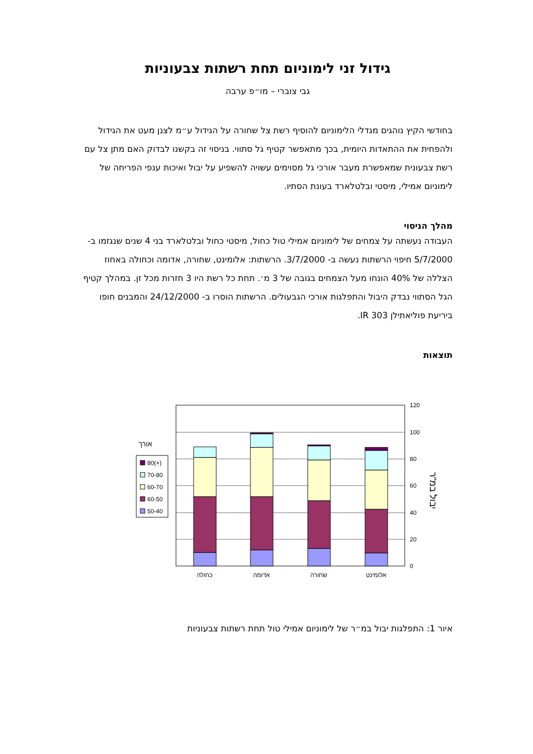גידול זני לימוניום תחת רשתות צבעוניות
גבי צוברי – מו״פ ערבה
בחודשי הקיץ נוהגים מגדלי הלימוניום להוסיף רשת צל שחורה על הגידול ע״מ לצנן מעט את הגידול ולהפחית את ההתאדות היומית, בכך מתאפשר קטיף גל סתווי. בניסוי זה בקשנו לבדוק האם מתן צל עם רשת צבעונית שמאפשרת מעבר אורכי גל מסוימים עשויה להשפיע על יבול ואיכות ענפי הפריחה של לימוניום אמילי, מיסטי ובלטלארד בעונת הסתיו.
מהלך הניסוי
העבודה נעשתה על צמחים של לימוניום אמילי טול כחול, מיסטי כחול ובלטלארד בני 4 שנים שנגזמו ב- 5/7/2000 חיפוי הרשתות נעשה ב- 3/7/2000. הרשתות: אלומינט, שחורה, אדומה וכחולה באחוז הצללה של 40% הונחו מעל הצמחים בגובה של 3 מ׳. תחת כל רשת היו 3 חזרות מכל זן. במהלך קטיף הגל הסתווי נבדק היבול והתפלגות אורכי הגבעולים. הרשתות הוסרו ב- 24/12/2000 והמבנים חופו ביריעת פוליאתילן IR 303.
תוצאות
120
100
80
60
40
20
0
כחולה
אדומה
שחורה
אלומינט
אורך
80(+)
70-80
60-70
60-50
50-40
יבול במ"ר
איור 1: התפלגות יבול במ״ר של לימוניום אמילי טול תחת רשתות צבעוניות